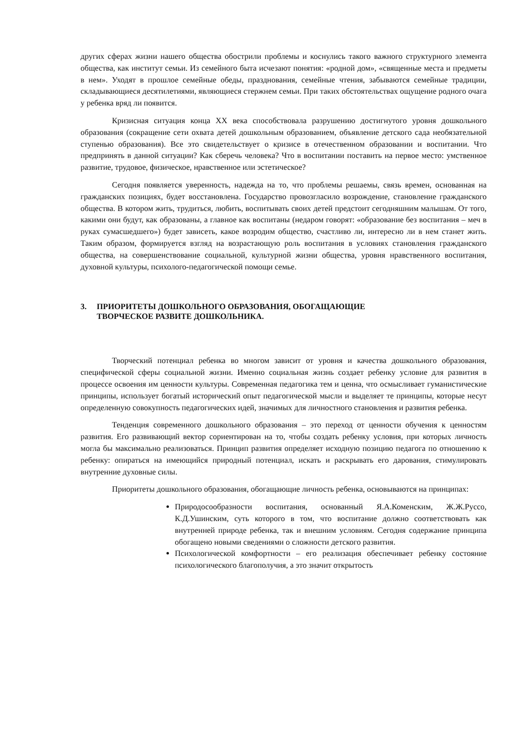других сферах жизни нашего общества обострили проблемы и коснулись такого важного структурного элемента общества, как институт семьи. Из семейного быта исчезают понятия: «родной дом», «священные места и предметы в нем». Уходят в прошлое семейные обеды, празднования, семейные чтения, забываются семейные традиции, складывающиеся десятилетиями, являющиеся стержнем семьи. При таких обстоятельствах ощущение родного очага у ребенка вряд ли появится.
Кризисная ситуация конца XX века способствовала разрушению достигнутого уровня дошкольного образования (сокращение сети охвата детей дошкольным образованием, объявление детского сада необязательной ступенью образования). Все это свидетельствует о кризисе в отечественном образовании и воспитании. Что предпринять в данной ситуации? Как сберечь человека? Что в воспитании поставить на первое место: умственное развитие, трудовое, физическое, нравственное или эстетическое?
Сегодня появляется уверенность, надежда на то, что проблемы решаемы, связь времен, основанная на гражданских позициях, будет восстановлена. Государство провозгласило возрождение, становление гражданского общества. В котором жить, трудиться, любить, воспитывать своих детей предстоит сегодняшним малышам. От того, какими они будут, как образованы, а главное как воспитаны (недаром говорят: «образование без воспитания – меч в руках сумасшедшего») будет зависеть, какое возродим общество, счастливо ли, интересно ли в нем станет жить. Таким образом, формируется взгляд на возрастающую роль воспитания в условиях становления гражданского общества, на совершенствование социальной, культурной жизни общества, уровня нравственного воспитания, духовной культуры, психолого-педагогической помощи семье.
3. ПРИОРИТЕТЫ ДОШКОЛЬНОГО ОБРАЗОВАНИЯ, ОБОГАЩАЮЩИЕ
ТВОРЧЕСКОЕ РАЗВИТЕ ДОШКОЛЬНИКА.
Творческий потенциал ребенка во многом зависит от уровня и качества дошкольного образования, специфической сферы социальной жизни. Именно социальная жизнь создает ребенку условие для развития в процессе освоения им ценности культуры. Современная педагогика тем и ценна, что осмысливает гуманистические принципы, использует богатый исторический опыт педагогической мысли и выделяет те принципы, которые несут определенную совокупность педагогических идей, значимых для личностного становления и развития ребенка.
Тенденция современного дошкольного образования – это переход от ценности обучения к ценностям развития. Его развивающий вектор сориентирован на то, чтобы создать ребенку условия, при которых личность могла бы максимально реализоваться. Принцип развития определяет исходную позицию педагога по отношению к ребенку: опираться на имеющийся природный потенциал, искать и раскрывать его дарования, стимулировать внутренние духовные силы.
Приоритеты дошкольного образования, обогащающие личность ребенка, основываются на принципах:
Природосообразности воспитания, основанный Я.А.Коменским, Ж.Ж.Руссо, К.Д.Ушинским, суть которого в том, что воспитание должно соответствовать как внутренней природе ребенка, так и внешним условиям. Сегодня содержание принципа обогащено новыми сведениями о сложности детского развития.
Психологической комфортности – его реализация обеспечивает ребенку состояние психологического благополучия, а это значит открытость